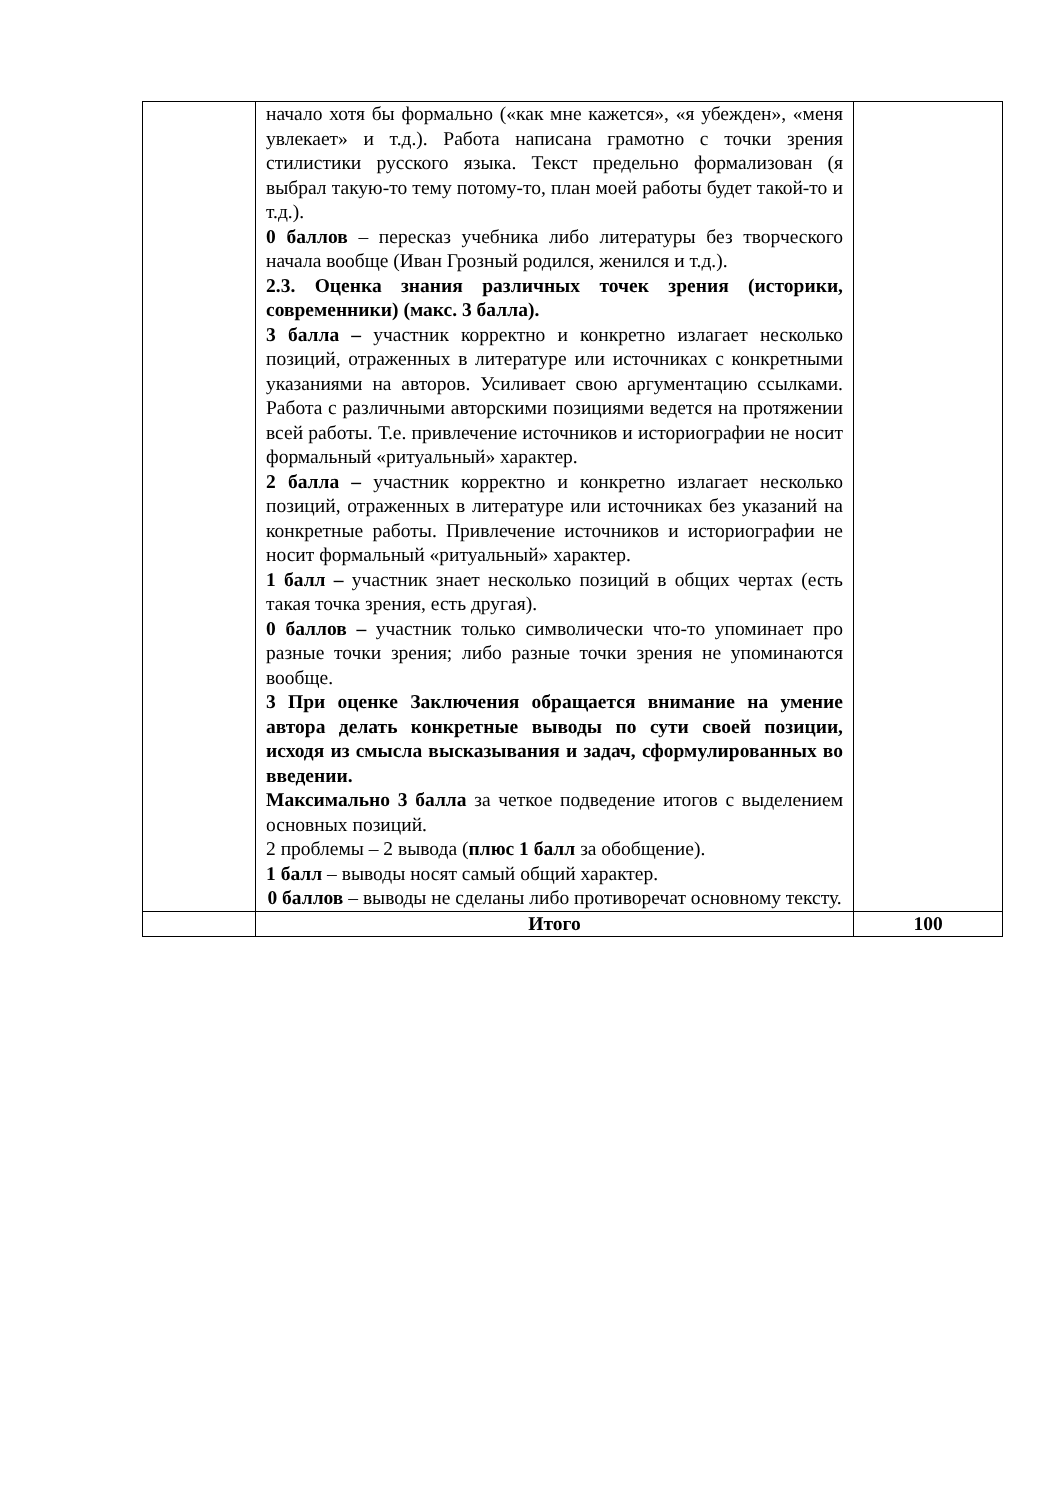| | начало хотя бы формально («как мне кажется», «я убежден», «меня увлекает» и т.д.). Работа написана грамотно с точки зрения стилистики русского языка. Текст предельно формализован (я выбрал такую-то тему потому-то, план моей работы будет такой-то и т.д.). 0 баллов – пересказ учебника либо литературы без творческого начала вообще (Иван Грозный родился, женился и т.д.). 2.3. Оценка знания различных точек зрения (историки, современники) (макс. 3 балла). 3 балла – участник корректно и конкретно излагает несколько позиций, отраженных в литературе или источниках с конкретными указаниями на авторов. Усиливает свою аргументацию ссылками. Работа с различными авторскими позициями ведется на протяжении всей работы. Т.е. привлечение источников и историографии не носит формальный «ритуальный» характер. 2 балла – участник корректно и конкретно излагает несколько позиций, отраженных в литературе или источниках без указаний на конкретные работы. Привлечение источников и историографии не носит формальный «ритуальный» характер. 1 балл – участник знает несколько позиций в общих чертах (есть такая точка зрения, есть другая). 0 баллов – участник только символически что-то упоминает про разные точки зрения; либо разные точки зрения не упоминаются вообще. 3 При оценке Заключения обращается внимание на умение автора делать конкретные выводы по сути своей позиции, исходя из смысла высказывания и задач, сформулированных во введении. Максимально 3 балла за четкое подведение итогов с выделением основных позиций. 2 проблемы – 2 вывода ( плюс 1 балл за обобщение). 1 балл – выводы носят самый общий характер. 0 баллов – выводы не сделаны либо противоречат основному тексту. | |
| | Итого | 100 |